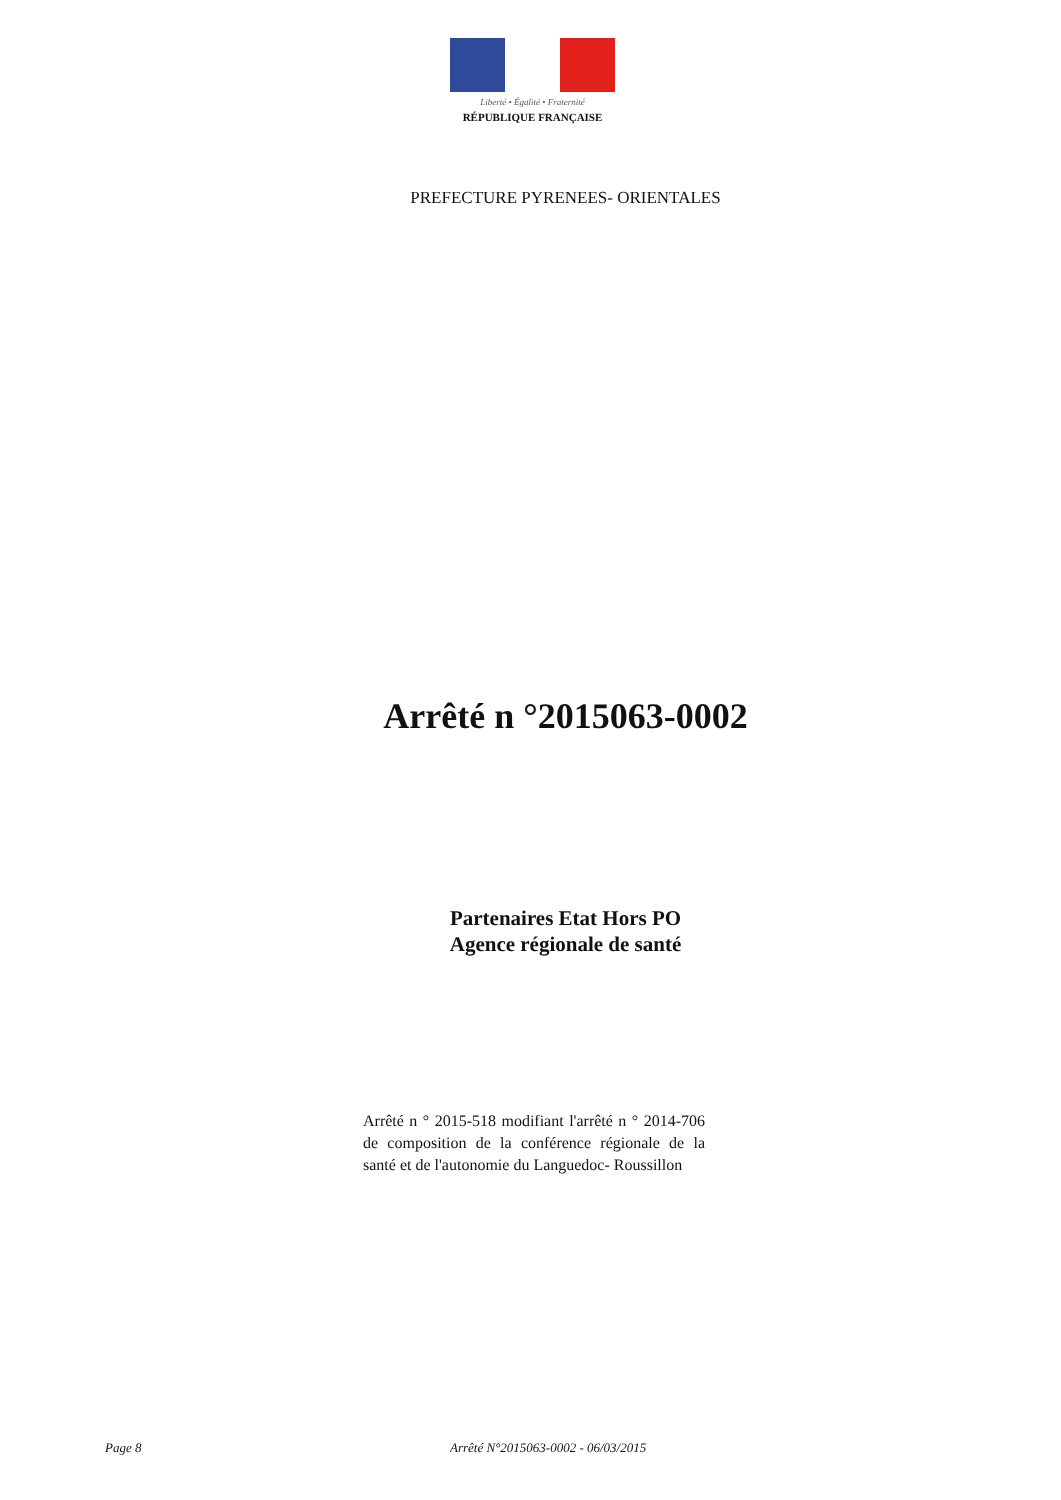Liberté • Égalité • Fraternité
RÉPUBLIQUE FRANÇAISE
PREFECTURE PYRENEES- ORIENTALES
Arrêté n °2015063-0002
Partenaires Etat Hors PO
Agence régionale de santé
Arrêté n ° 2015-518 modifiant l'arrêté n ° 2014-706 de composition de la conférence régionale de la santé et de l'autonomie du Languedoc- Roussillon
Page 8
Arrêté N°2015063-0002 - 06/03/2015